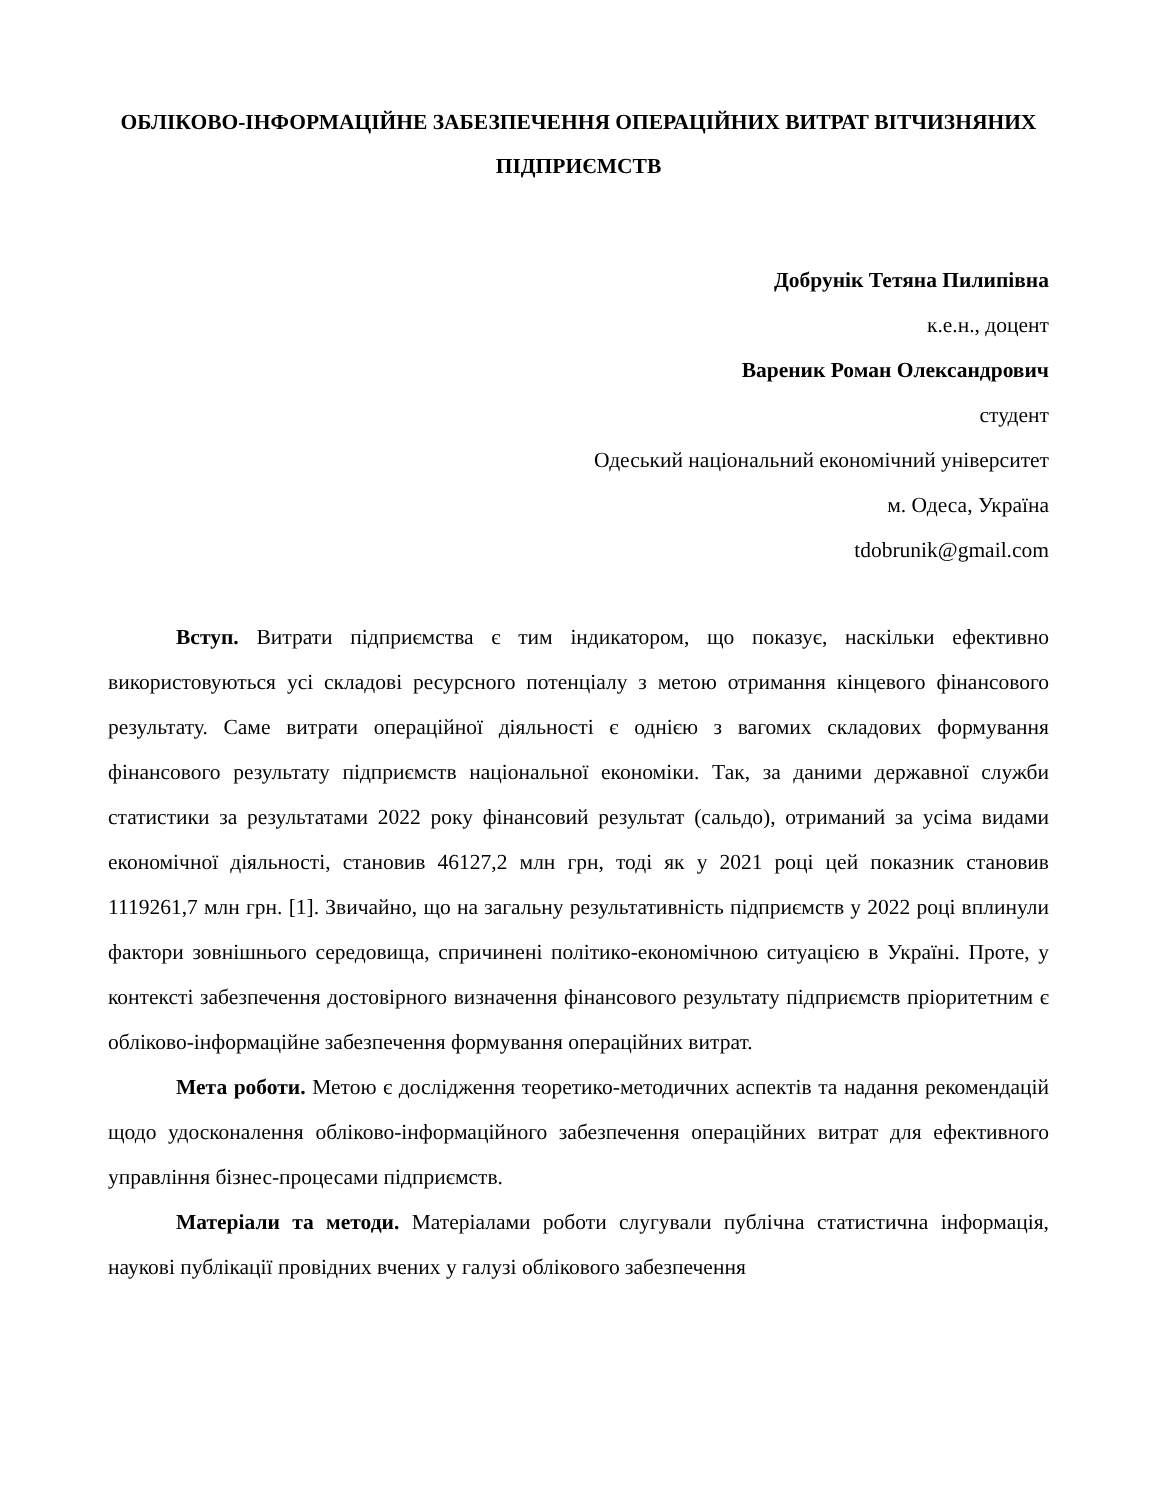ОБЛІКОВО-ІНФОРМАЦІЙНЕ ЗАБЕЗПЕЧЕННЯ ОПЕРАЦІЙНИХ ВИТРАТ ВІТЧИЗНЯНИХ ПІДПРИЄМСТВ
Добрунік Тетяна Пилипівна
к.е.н., доцент
Вареник Роман Олександрович
студент
Одеський національний економічний університет
м. Одеса, Україна
tdobrunik@gmail.com
Вступ. Витрати підприємства є тим індикатором, що показує, наскільки ефективно використовуються усі складові ресурсного потенціалу з метою отримання кінцевого фінансового результату. Саме витрати операційної діяльності є однією з вагомих складових формування фінансового результату підприємств національної економіки. Так, за даними державної служби статистики за результатами 2022 року фінансовий результат (сальдо), отриманий за усіма видами економічної діяльності, становив 46127,2 млн грн, тоді як у 2021 році цей показник становив 1119261,7 млн грн. [1]. Звичайно, що на загальну результативність підприємств у 2022 році вплинули фактори зовнішнього середовища, спричинені політико-економічною ситуацією в Україні. Проте, у контексті забезпечення достовірного визначення фінансового результату підприємств пріоритетним є обліково-інформаційне забезпечення формування операційних витрат.
Мета роботи. Метою є дослідження теоретико-методичних аспектів та надання рекомендацій щодо удосконалення обліково-інформаційного забезпечення операційних витрат для ефективного управління бізнес-процесами підприємств.
Матеріали та методи. Матеріалами роботи слугували публічна статистична інформація, наукові публікації провідних вчених у галузі облікового забезпечення